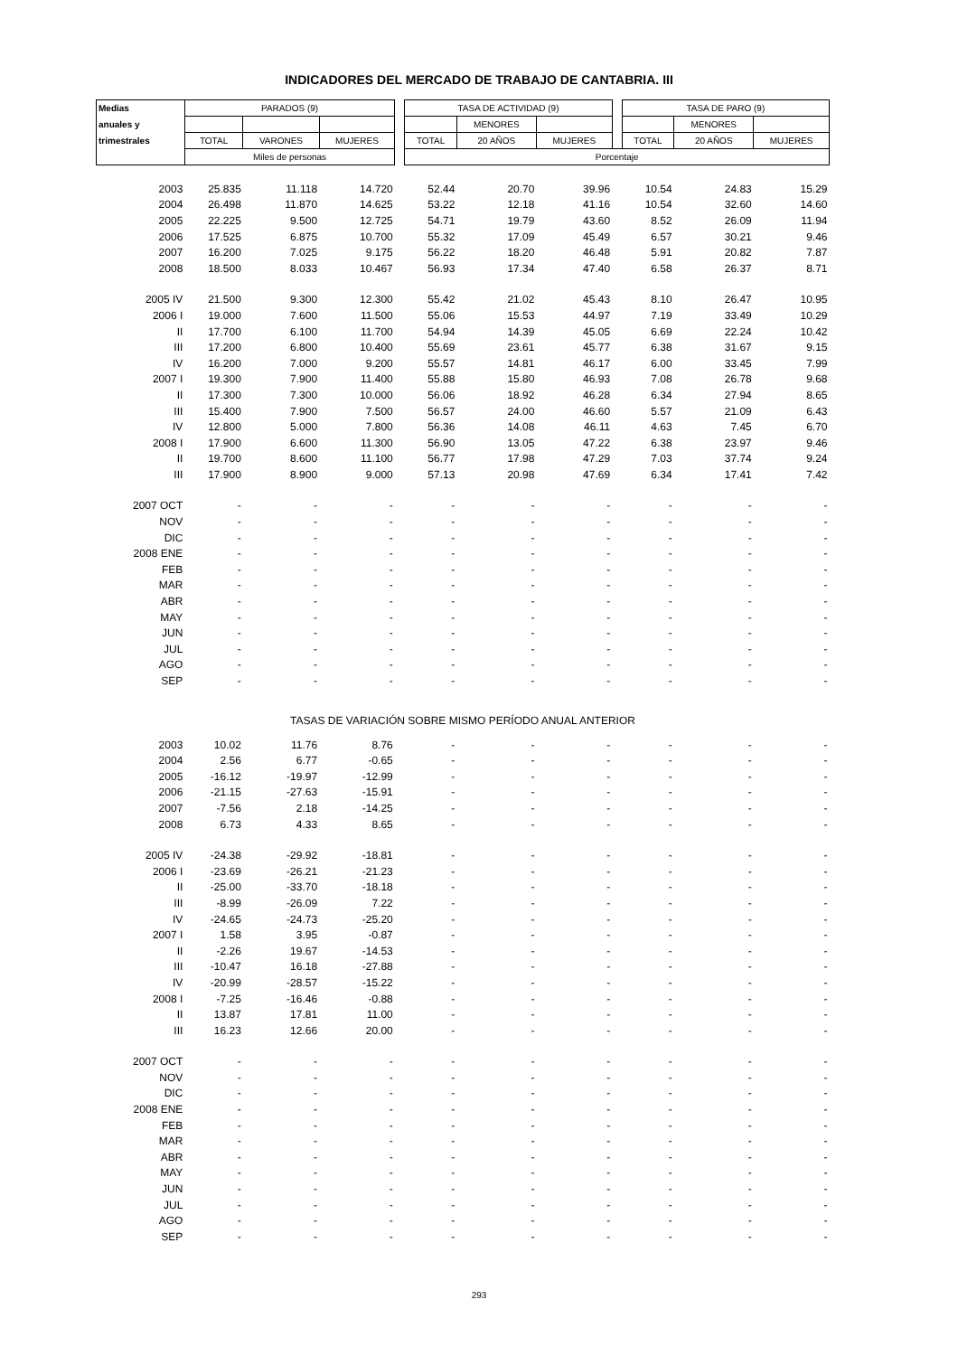INDICADORES DEL MERCADO DE TRABAJO DE CANTABRIA. III
| Medias | PARADOS (9) | | | | TASA DE ACTIVIDAD (9) | | | | TASA DE PARO (9) | | |
| --- | --- | --- | --- | --- | --- | --- | --- | --- | --- | --- | --- |
| anuales y | | | | | | MENORES | | | | MENORES | |
| trimestrales | TOTAL | VARONES | MUJERES | | TOTAL | 20 AÑOS | MUJERES | | TOTAL | 20 AÑOS | MUJERES |
| | Miles de personas | | | | Porcentaje | | | | | | |
| 2003 | 25.835 | 11.118 | 14.720 | | 52.44 | 20.70 | 39.96 | | 10.54 | 24.83 | 15.29 |
| 2004 | 26.498 | 11.870 | 14.625 | | 53.22 | 12.18 | 41.16 | | 10.54 | 32.60 | 14.60 |
| 2005 | 22.225 | 9.500 | 12.725 | | 54.71 | 19.79 | 43.60 | | 8.52 | 26.09 | 11.94 |
| 2006 | 17.525 | 6.875 | 10.700 | | 55.32 | 17.09 | 45.49 | | 6.57 | 30.21 | 9.46 |
| 2007 | 16.200 | 7.025 | 9.175 | | 56.22 | 18.20 | 46.48 | | 5.91 | 20.82 | 7.87 |
| 2008 | 18.500 | 8.033 | 10.467 | | 56.93 | 17.34 | 47.40 | | 6.58 | 26.37 | 8.71 |
| 2005 IV | 21.500 | 9.300 | 12.300 | | 55.42 | 21.02 | 45.43 | | 8.10 | 26.47 | 10.95 |
| 2006 I | 19.000 | 7.600 | 11.500 | | 55.06 | 15.53 | 44.97 | | 7.19 | 33.49 | 10.29 |
| II | 17.700 | 6.100 | 11.700 | | 54.94 | 14.39 | 45.05 | | 6.69 | 22.24 | 10.42 |
| III | 17.200 | 6.800 | 10.400 | | 55.69 | 23.61 | 45.77 | | 6.38 | 31.67 | 9.15 |
| IV | 16.200 | 7.000 | 9.200 | | 55.57 | 14.81 | 46.17 | | 6.00 | 33.45 | 7.99 |
| 2007 I | 19.300 | 7.900 | 11.400 | | 55.88 | 15.80 | 46.93 | | 7.08 | 26.78 | 9.68 |
| II | 17.300 | 7.300 | 10.000 | | 56.06 | 18.92 | 46.28 | | 6.34 | 27.94 | 8.65 |
| III | 15.400 | 7.900 | 7.500 | | 56.57 | 24.00 | 46.60 | | 5.57 | 21.09 | 6.43 |
| IV | 12.800 | 5.000 | 7.800 | | 56.36 | 14.08 | 46.11 | | 4.63 | 7.45 | 6.70 |
| 2008 I | 17.900 | 6.600 | 11.300 | | 56.90 | 13.05 | 47.22 | | 6.38 | 23.97 | 9.46 |
| II | 19.700 | 8.600 | 11.100 | | 56.77 | 17.98 | 47.29 | | 7.03 | 37.74 | 9.24 |
| III | 17.900 | 8.900 | 9.000 | | 57.13 | 20.98 | 47.69 | | 6.34 | 17.41 | 7.42 |
| 2007 OCT | - | - | - | | - | - | - | | - | - | - |
| NOV | - | - | - | | - | - | - | | - | - | - |
| DIC | - | - | - | | - | - | - | | - | - | - |
| 2008 ENE | - | - | - | | - | - | - | | - | - | - |
| FEB | - | - | - | | - | - | - | | - | - | - |
| MAR | - | - | - | | - | - | - | | - | - | - |
| ABR | - | - | - | | - | - | - | | - | - | - |
| MAY | - | - | - | | - | - | - | | - | - | - |
| JUN | - | - | - | | - | - | - | | - | - | - |
| JUL | - | - | - | | - | - | - | | - | - | - |
| AGO | - | - | - | | - | - | - | | - | - | - |
| SEP | - | - | - | | - | - | - | | - | - | - |
| TASAS DE VARIACIÓN SOBRE MISMO PERÍODO ANUAL ANTERIOR | | | | | | | | | | | |
| 2003 | 10.02 | 11.76 | 8.76 | | - | - | - | | - | - | - |
| 2004 | 2.56 | 6.77 | -0.65 | | - | - | - | | - | - | - |
| 2005 | -16.12 | -19.97 | -12.99 | | - | - | - | | - | - | - |
| 2006 | -21.15 | -27.63 | -15.91 | | - | - | - | | - | - | - |
| 2007 | -7.56 | 2.18 | -14.25 | | - | - | - | | - | - | - |
| 2008 | 6.73 | 4.33 | 8.65 | | - | - | - | | - | - | - |
| 2005 IV | -24.38 | -29.92 | -18.81 | | - | - | - | | - | - | - |
| 2006 I | -23.69 | -26.21 | -21.23 | | - | - | - | | - | - | - |
| II | -25.00 | -33.70 | -18.18 | | - | - | - | | - | - | - |
| III | -8.99 | -26.09 | 7.22 | | - | - | - | | - | - | - |
| IV | -24.65 | -24.73 | -25.20 | | - | - | - | | - | - | - |
| 2007 I | 1.58 | 3.95 | -0.87 | | - | - | - | | - | - | - |
| II | -2.26 | 19.67 | -14.53 | | - | - | - | | - | - | - |
| III | -10.47 | 16.18 | -27.88 | | - | - | - | | - | - | - |
| IV | -20.99 | -28.57 | -15.22 | | - | - | - | | - | - | - |
| 2008 I | -7.25 | -16.46 | -0.88 | | - | - | - | | - | - | - |
| II | 13.87 | 17.81 | 11.00 | | - | - | - | | - | - | - |
| III | 16.23 | 12.66 | 20.00 | | - | - | - | | - | - | - |
| 2007 OCT | - | - | - | | - | - | - | | - | - | - |
| NOV | - | - | - | | - | - | - | | - | - | - |
| DIC | - | - | - | | - | - | - | | - | - | - |
| 2008 ENE | - | - | - | | - | - | - | | - | - | - |
| FEB | - | - | - | | - | - | - | | - | - | - |
| MAR | - | - | - | | - | - | - | | - | - | - |
| ABR | - | - | - | | - | - | - | | - | - | - |
| MAY | - | - | - | | - | - | - | | - | - | - |
| JUN | - | - | - | | - | - | - | | - | - | - |
| JUL | - | - | - | | - | - | - | | - | - | - |
| AGO | - | - | - | | - | - | - | | - | - | - |
| SEP | - | - | - | | - | - | - | | - | - | - |
293